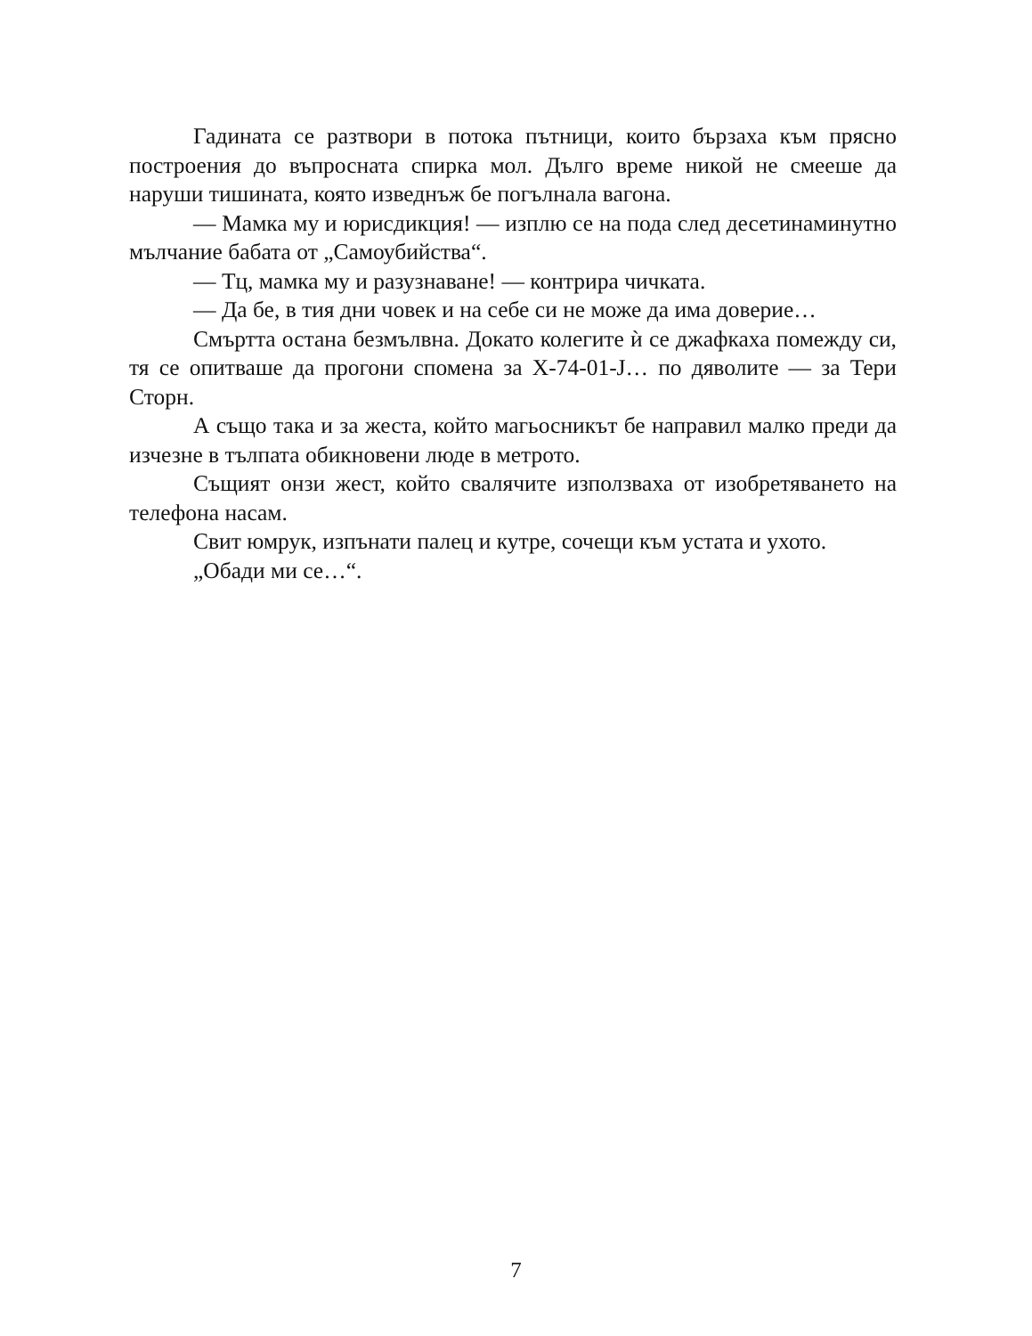Гадината се разтвори в потока пътници, които бързаха към прясно построения до въпросната спирка мол. Дълго време никой не смееше да наруши тишината, която изведнъж бе погълнала вагона.
— Мамка му и юрисдикция! — изплю се на пода след десетинаминутно мълчание бабата от „Самоубийства“.
— Тц, мамка му и разузнаване! — контрира чичката.
— Да бе, в тия дни човек и на себе си не може да има доверие…
Смъртта остана безмълвна. Докато колегите ѝ се джафкаха помежду си, тя се опитваше да прогони спомена за X-74-01-J… по дяволите — за Тери Сторн.
А също така и за жеста, който магьосникът бе направил малко преди да изчезне в тълпата обикновени люде в метрото.
Същият онзи жест, който свалячите използваха от изобретяването на телефона насам.
Свит юмрук, изпънати палец и кутре, сочещи към устата и ухото.
„Обади ми се…“.
7